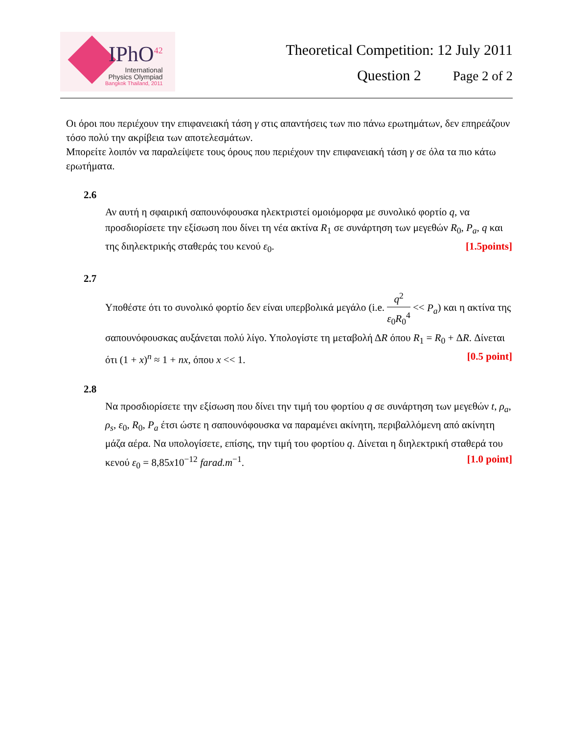IPhO<sup>42</sup>
International
Physics Olympiad
Bangkok Thailand, 2011
Theoretical Competition: 12 July 2011
Question 2 Page 2 of 2
Οι όροι που περιέχουν την επιφανειακή τάση γ στις απαντήσεις των πιο πάνω ερωτημάτων, δεν επηρεάζουν τόσο πολύ την ακρίβεια των αποτελεσμάτων.
Μπορείτε λοιπόν να παραλείψετε τους όρους που περιέχουν την επιφανειακή τάση γ σε όλα τα πιο κάτω ερωτήματα.
2.6
Αν αυτή η σφαιρική σαπουνόφουσκα ηλεκτριστεί ομοιόμορφα με συνολικό φορτίο q, να προσδιορίσετε την εξίσωση που δίνει τη νέα ακτίνα R<sub>1</sub> σε συνάρτηση των μεγεθών R<sub>0</sub>, P<sub>a</sub>, q και της διηλεκτρικής σταθεράς του κενού ε<sub>0</sub>. [1.5points]
2.7
Υποθέστε ότι το συνολικό φορτίο δεν είναι υπερβολικά μεγάλο (i.e. q<sup>2</sup> ε<sub>0</sub>R<sub>0</sub><sup>4</sup> << P<sub>a</sub>) και η ακτίνα της σαπουνόφουσκας αυξάνεται πολύ λίγο. Υπολογίστε τη μεταβολή ΔR όπου R<sub>1</sub> = R<sub>0</sub> + ΔR. Δίνεται ότι (1 + x)<sup>n</sup> ≈ 1 + nx, όπου x << 1. [0.5 point]
2.8
Να προσδιορίσετε την εξίσωση που δίνει την τιμή του φορτίου q σε συνάρτηση των μεγεθών t, ρ<sub>a</sub>, ρ<sub>s</sub>, ε<sub>0</sub>, R<sub>0</sub>, P<sub>a</sub> έτσι ώστε η σαπουνόφουσκα να παραμένει ακίνητη, περιβαλλόμενη από ακίνητη μάζα αέρα. Να υπολογίσετε, επίσης, την τιμή του φορτίου q. Δίνεται η διηλεκτρική σταθερά του κενού ε<sub>0</sub> = 8,85x10<sup>−12</sup> farad.m<sup>−1</sup>. [1.0 point]